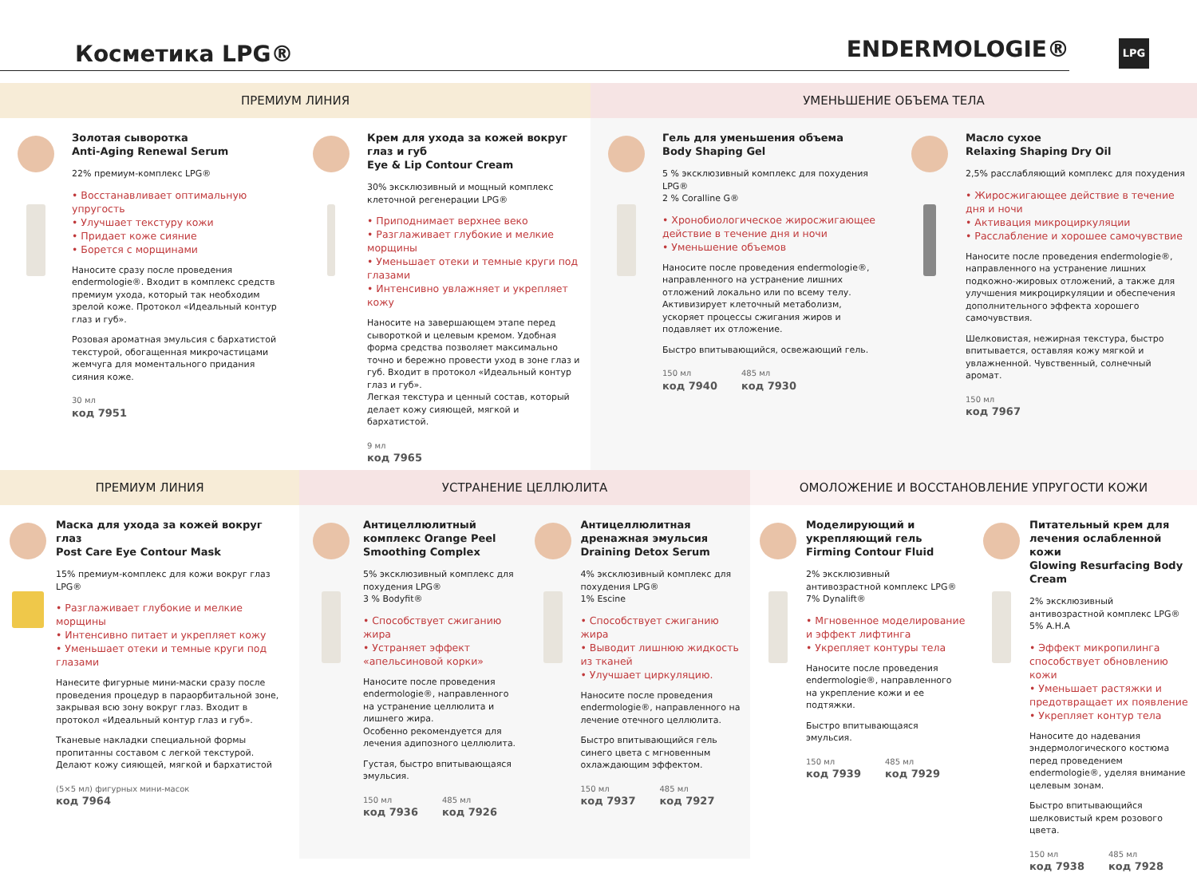Косметика LPG®
ENDERMOLOGIE®
LPG
ПРЕМИУМ ЛИНИЯ
Золотая сыворотка
Anti-Aging Renewal Serum
22% премиум-комплекс LPG®
• Восстанавливает оптимальную упругость
• Улучшает текстуру кожи
• Придает коже сияние
• Борется с морщинами
Наносите сразу после проведения endermologie®. Входит в комплекс средств премиум ухода, который так необходим зрелой коже. Протокол «Идеальный контур глаз и губ».
Розовая ароматная эмульсия с бархатистой текстурой, обогащенная микрочастицами жемчуга для моментального придания сияния коже.
30 мл
код 7951
Крем для ухода за кожей вокруг глаз и губ
Eye & Lip Contour Cream
30% эксклюзивный и мощный комплекс клеточной регенерации LPG®
• Приподнимает верхнее веко
• Разглаживает глубокие и мелкие морщины
• Уменьшает отеки и темные круги под глазами
• Интенсивно увлажняет и укрепляет кожу
Наносите на завершающем этапе перед сывороткой и целевым кремом. Удобная форма средства позволяет максимально точно и бережно провести уход в зоне глаз и губ. Входит в протокол «Идеальный контур глаз и губ».
Легкая текстура и ценный состав, который делает кожу сияющей, мягкой и бархатистой.
9 мл
код 7965
УМЕНЬШЕНИЕ ОБЪЕМА ТЕЛА
Гель для уменьшения объема
Body Shaping Gel
5 % эксклюзивный комплекс для похудения LPG®
2 % Coralline G®
• Хронобиологическое жиросжигающее действие в течение дня и ночи
• Уменьшение объемов
Наносите после проведения endermologie®, направленного на устранение лишних отложений локально или по всему телу. Активизирует клеточный метаболизм, ускоряет процессы сжигания жиров и подавляет их отложение.
Быстро впитывающийся, освежающий гель.
150 мл
код 7940 485 мл
код 7930
Масло сухое
Relaxing Shaping Dry Oil
2,5% расслабляющий комплекс для похудения
• Жиросжигающее действие в течение дня и ночи
• Активация микроциркуляции
• Расслабление и хорошее самочувствие
Наносите после проведения endermologie®, направленного на устранение лишних подкожно-жировых отложений, а также для улучшения микроциркуляции и обеспечения дополнительного эффекта хорошего самочувствия.
Шелковистая, нежирная текстура, быстро впитывается, оставляя кожу мягкой и увлажненной. Чувственный, солнечный аромат.
150 мл
код 7967
ПРЕМИУМ ЛИНИЯ
Маска для ухода за кожей вокруг глаз
Post Care Eye Contour Mask
15% премиум-комплекс для кожи вокруг глаз LPG®
• Разглаживает глубокие и мелкие морщины
• Интенсивно питает и укрепляет кожу
• Уменьшает отеки и темные круги под глазами
Нанесите фигурные мини-маски сразу после проведения процедур в параорбитальной зоне, закрывая всю зону вокруг глаз. Входит в протокол «Идеальный контур глаз и губ».
Тканевые накладки специальной формы пропитанны составом с легкой текстурой. Делают кожу сияющей, мягкой и бархатистой
(5×5 мл) фигурных мини-масок
код 7964
УСТРАНЕНИЕ ЦЕЛЛЮЛИТА
Антицеллюлитный комплекс Orange Peel Smoothing Complex
5% эксклюзивный комплекс для похудения LPG®
3 % Bodyfit®
• Способствует сжиганию жира
• Устраняет эффект «апельсиновой корки»
Наносите после проведения endermologie®, направленного на устранение целлюлита и лишнего жира.
Особенно рекомендуется для лечения адипозного целлюлита.
Густая, быстро впитывающаяся эмульсия.
150 мл
код 7936 485 мл
код 7926
Антицеллюлитная дренажная эмульсия Draining Detox Serum
4% эксклюзивный комплекс для похудения LPG®
1% Escine
• Способствует сжиганию жира
• Выводит лишнюю жидкость из тканей
• Улучшает циркуляцию.
Наносите после проведения endermologie®, направленного на лечение отечного целлюлита.
Быстро впитывающийся гель синего цвета с мгновенным охлаждающим эффектом.
150 мл
код 7937 485 мл
код 7927
ОМОЛОЖЕНИЕ И ВОССТАНОВЛЕНИЕ УПРУГОСТИ КОЖИ
Моделирующий и укрепляющий гель
Firming Contour Fluid
2% эксклюзивный антивозрастной комплекс LPG®
7% Dynalift®
• Мгновенное моделирование и эффект лифтинга
• Укрепляет контуры тела
Наносите после проведения endermologie®, направленного на укрепление кожи и ее подтяжки.
Быстро впитывающаяся эмульсия.
150 мл
код 7939 485 мл
код 7929
Питательный крем для лечения ослабленной кожи
Glowing Resurfacing Body Cream
2% эксклюзивный антивозрастной комплекс LPG®
5% A.H.A
• Эффект микропилинга способствует обновлению кожи
• Уменьшает растяжки и предотвращает их появление
• Укрепляет контур тела
Наносите до надевания эндермологического костюма перед проведением endermologie®, уделяя внимание целевым зонам.
Быстро впитывающийся шелковистый крем розового цвета.
150 мл
код 7938 485 мл
код 7928